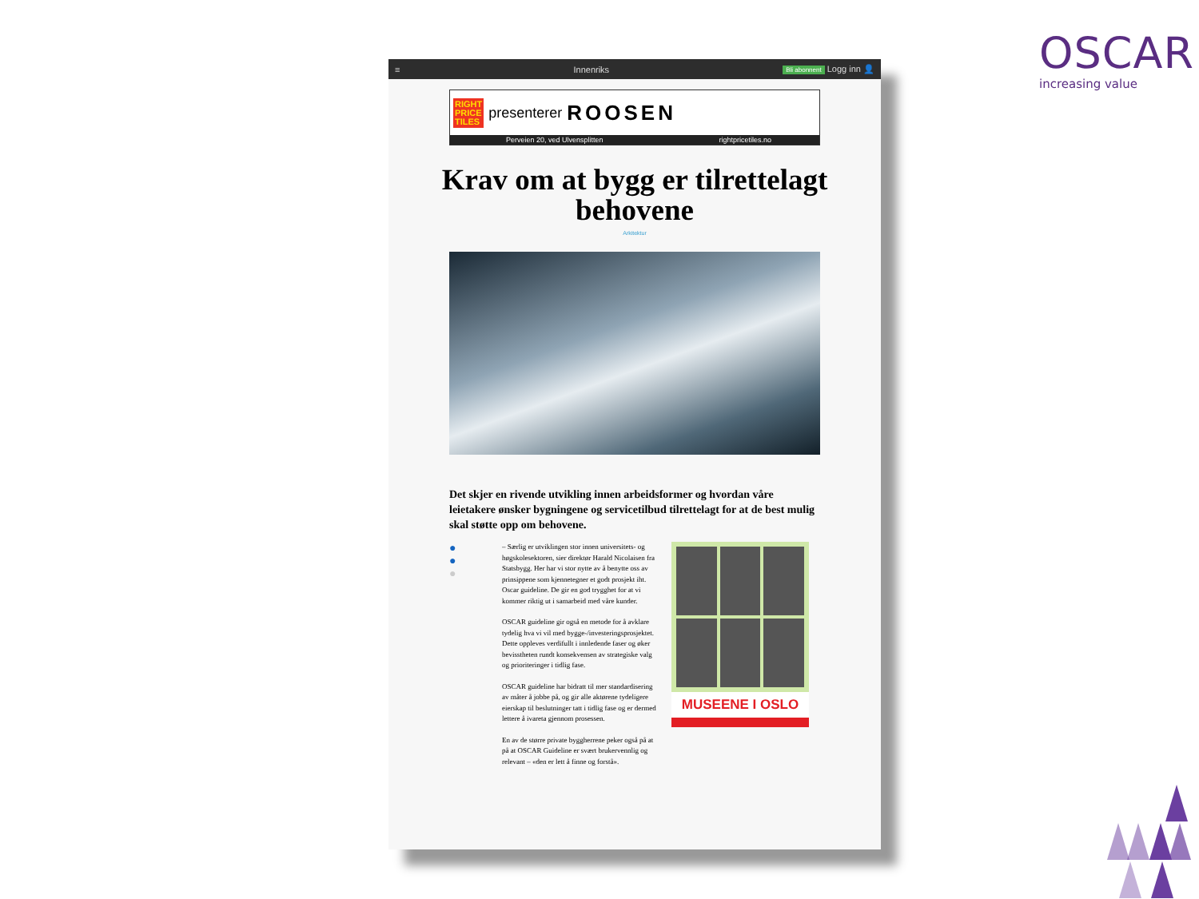OSCAR
increasing value
≡ Innenriks Bli abonnent Logg inn 👤
RIGHT
PRICE
TILES presenterer ROOSEN
Perveien 20, ved Ulvensplitten rightpricetiles.no
Krav om at bygg er tilrettelagt behovene
Arkitektur
Det skjer en rivende utvikling innen arbeidsformer og hvordan våre leietakere ønsker bygningene og servicetilbud tilrettelagt for at de best mulig skal støtte opp om behovene.
●
●
●
– Særlig er utviklingen stor innen universitets- og høgskolesektoren, sier direktør Harald Nicolaisen fra Statsbygg. Her har vi stor nytte av å benytte oss av prinsippene som kjennetegner et godt prosjekt iht. Oscar guideline. De gir en god trygghet for at vi kommer riktig ut i samarbeid med våre kunder.
OSCAR guideline gir også en metode for å avklare tydelig hva vi vil med bygge-/investeringsprosjektet. Dette oppleves verdifullt i innledende faser og øker bevisstheten rundt konsekvensen av strategiske valg og prioriteringer i tidlig fase.
OSCAR guideline har bidratt til mer standardisering av måter å jobbe på, og gir alle aktørene tydeligere eierskap til beslutninger tatt i tidlig fase og er dermed lettere å ivareta gjennom prosessen.
En av de større private byggherrene peker også på at på at OSCAR Guideline er svært brukervennlig og relevant – «den er lett å finne og forstå».
MUSEENE I OSLO